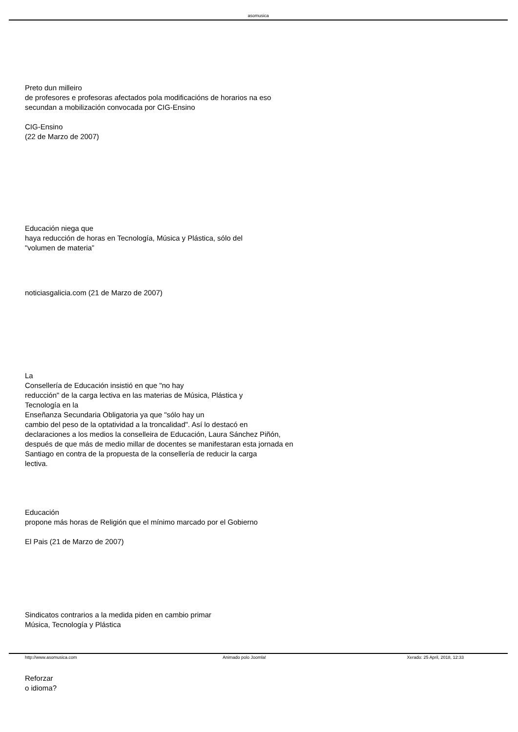asomusica
Preto dun milleiro
de profesores e profesoras afectados pola modificacións de horarios na eso
secundan a mobilización convocada por CIG-Ensino
CIG-Ensino
(22 de Marzo de 2007)
Educación niega que
haya reducción de horas en Tecnología, Música y Plástica, sólo del
"volumen de materia”
noticiasgalicia.com (21 de Marzo de 2007)
La
Consellería de Educación insistió en que "no hay
reducción" de la carga lectiva en las materias de Música, Plástica y
Tecnología en la
Enseñanza Secundaria Obligatoria ya que "sólo hay un
cambio del peso de la optatividad a la troncalidad". Así lo destacó en
declaraciones a los medios la conselleira de Educación, Laura Sánchez Piñón,
después de que más de medio millar de docentes se manifestaran esta jornada en
Santiago en contra de la propuesta de la consellería de reducir la carga
lectiva.
Educación
propone más horas de Religión que el mínimo marcado por el Gobierno
El Pais (21 de Marzo de 2007)
Sindicatos contrarios a la medida piden en cambio primar
Música, Tecnología y Plástica
Reforzar
o idioma?
http://www.asomusica.com Animado polo Joomla! Xerado: 25 April, 2018, 12:33